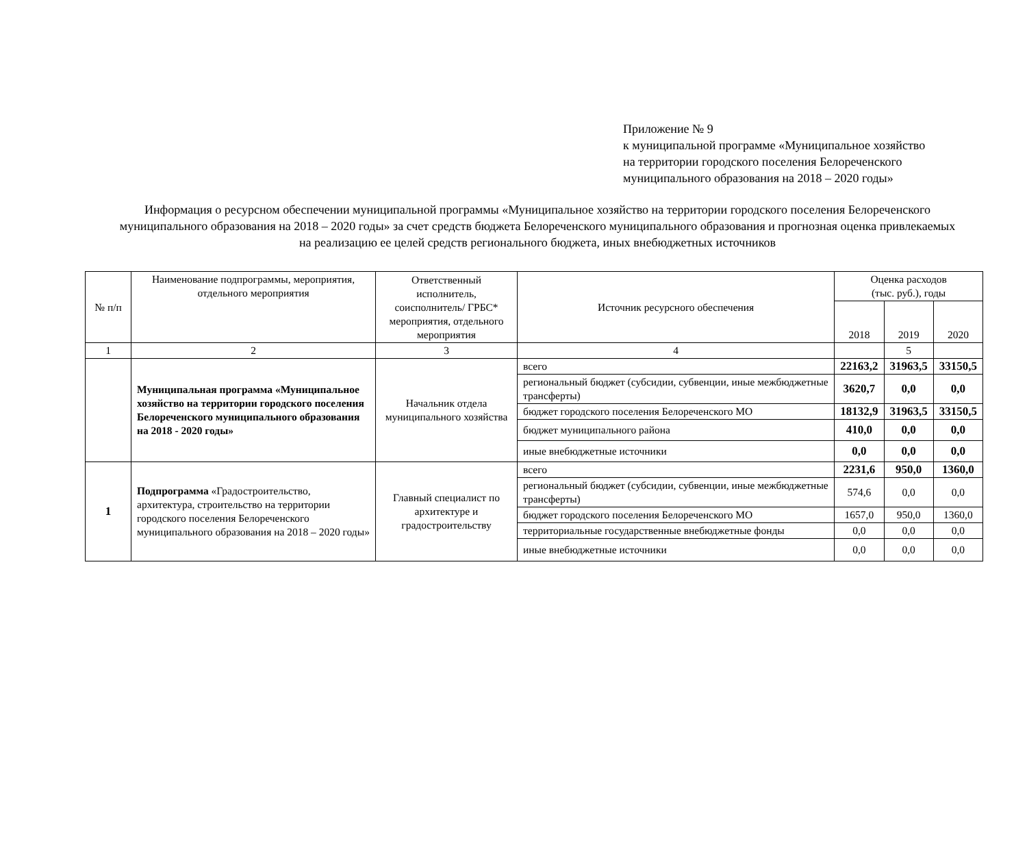Приложение № 9
к муниципальной программе «Муниципальное хозяйство
на территории городского поселения Белореченского
муниципального образования на 2018 – 2020 годы»
Информация о ресурсном обеспечении муниципальной программы «Муниципальное хозяйство на территории городского поселения Белореченского муниципального образования на 2018 – 2020 годы» за счет средств бюджета Белореченского муниципального образования и прогнозная оценка привлекаемых на реализацию ее целей средств регионального бюджета, иных внебюджетных источников
| № п/п | Наименование подпрограммы, мероприятия, отдельного мероприятия | Ответственный исполнитель, соисполнитель/ ГРБС* мероприятия, отдельного мероприятия | Источник ресурсного обеспечения | Оценка расходов (тыс. руб.), годы | | |
| --- | --- | --- | --- | --- | --- | --- |
| | | | | 2018 | 2019 | 2020 |
| 1 | 2 | 3 | 4 | | 5 | |
| | Муниципальная программа «Муниципальное хозяйство на территории городского поселения Белореченского муниципального образования на 2018 - 2020 годы» | Начальник отдела муниципального хозяйства | всего | 22163,2 | 31963,5 | 33150,5 |
| | | | региональный бюджет (субсидии, субвенции, иные межбюджетные трансферты) | 3620,7 | 0,0 | 0,0 |
| | | | бюджет городского поселения Белореченского МО | 18132,9 | 31963,5 | 33150,5 |
| | | | бюджет муниципального района | 410,0 | 0,0 | 0,0 |
| | | | иные внебюджетные источники | 0,0 | 0,0 | 0,0 |
| 1 | Подпрограмма «Градостроительство, архитектура, строительство на территории городского поселения Белореченского муниципального образования на 2018 – 2020 годы» | Главный специалист по архитектуре и градостроительству | всего | 2231,6 | 950,0 | 1360,0 |
| | | | региональный бюджет (субсидии, субвенции, иные межбюджетные трансферты) | 574,6 | 0,0 | 0,0 |
| | | | бюджет городского поселения Белореченского МО | 1657,0 | 950,0 | 1360,0 |
| | | | территориальные государственные внебюджетные фонды | 0,0 | 0,0 | 0,0 |
| | | | иные внебюджетные источники | 0,0 | 0,0 | 0,0 |